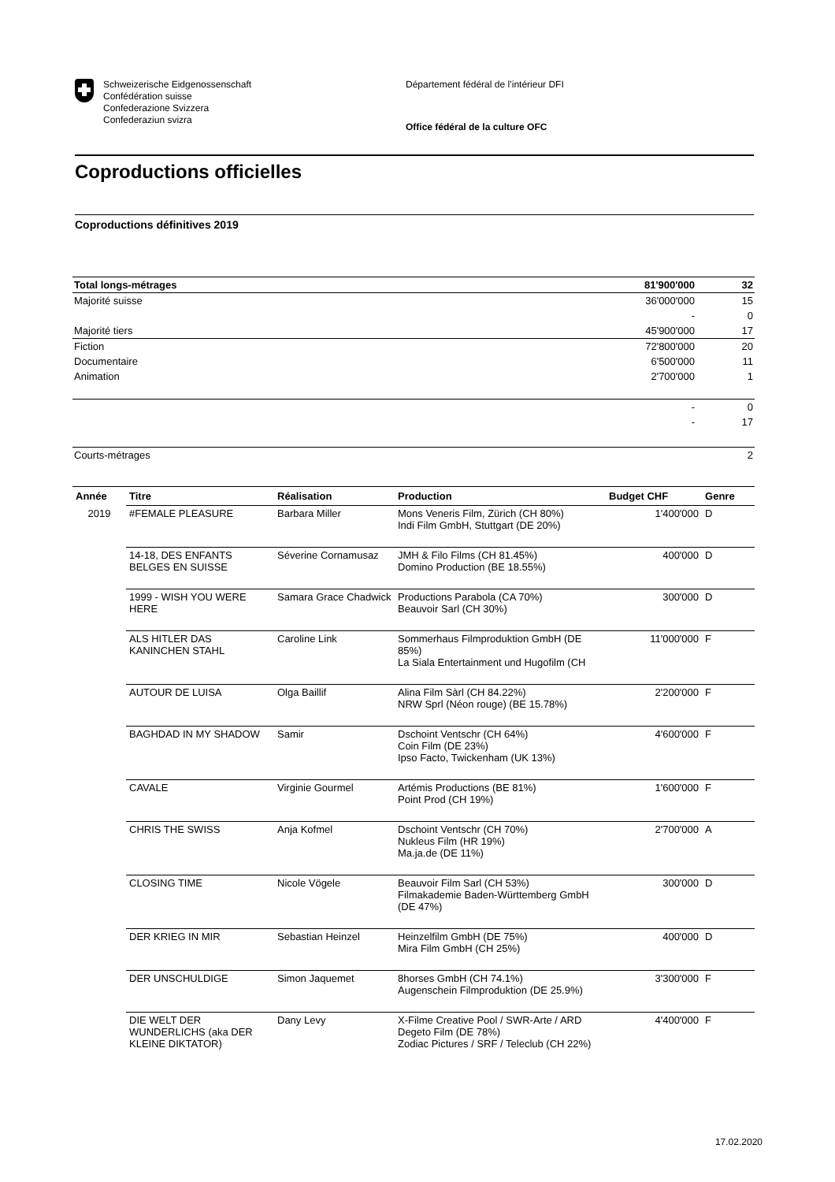Schweizerische Eidgenossenschaft
Confédération suisse
Confederazione Svizzera
Confederaziun svizra
Département fédéral de l’intérieur DFI
Office fédéral de la culture OFC
Coproductions officielles
Coproductions définitives 2019
| Total longs-métrages | 81'900'000 | 32 |
| Majorité suisse | 36'000'000 | 15 |
| | - | 0 |
| Majorité tiers | 45'900'000 | 17 |
| Fiction | 72'800'000 | 20 |
| Documentaire | 6'500'000 | 11 |
| Animation | 2'700'000 | 1 |
| | - | 0 |
| | - | 17 |
| Courts-métrages | | 2 |
| Année | Titre | Réalisation | Production | Budget CHF | Genre |
| --- | --- | --- | --- | --- | --- |
| 2019 | #FEMALE PLEASURE | Barbara Miller | Mons Veneris Film, Zürich (CH 80%) Indi Film GmbH, Stuttgart (DE 20%) | 1'400'000 | D |
| | 14-18, DES ENFANTS BELGES EN SUISSE | Séverine Cornamusaz | JMH & Filo Films (CH 81.45%) Domino Production (BE 18.55%) | 400'000 | D |
| | 1999 - WISH YOU WERE HERE | Samara Grace Chadwick | Productions Parabola (CA 70%) Beauvoir Sarl (CH 30%) | 300'000 | D |
| | ALS HITLER DAS KANINCHEN STAHL | Caroline Link | Sommerhaus Filmproduktion GmbH (DE 85%) La Siala Entertainment und Hugofilm (CH | 11'000'000 | F |
| | AUTOUR DE LUISA | Olga Baillif | Alina Film Sàrl (CH 84.22%) NRW Sprl (Néon rouge) (BE 15.78%) | 2'200'000 | F |
| | BAGHDAD IN MY SHADOW | Samir | Dschoint Ventschr (CH 64%) Coin Film (DE 23%) Ipso Facto, Twickenham (UK 13%) | 4'600'000 | F |
| | CAVALE | Virginie Gourmel | Artémis Productions (BE 81%) Point Prod (CH 19%) | 1'600'000 | F |
| | CHRIS THE SWISS | Anja Kofmel | Dschoint Ventschr (CH 70%) Nukleus Film (HR 19%) Ma.ja.de (DE 11%) | 2'700'000 | A |
| | CLOSING TIME | Nicole Vögele | Beauvoir Film Sarl (CH 53%) Filmakademie Baden-Württemberg GmbH (DE 47%) | 300'000 | D |
| | DER KRIEG IN MIR | Sebastian Heinzel | Heinzelfilm GmbH (DE 75%) Mira Film GmbH (CH 25%) | 400'000 | D |
| | DER UNSCHULDIGE | Simon Jaquemet | 8horses GmbH (CH 74.1%) Augenschein Filmproduktion (DE 25.9%) | 3'300'000 | F |
| | DIE WELT DER WUNDERLICHS (aka DER KLEINE DIKTATOR) | Dany Levy | X-Filme Creative Pool / SWR-Arte / ARD Degeto Film (DE 78%) Zodiac Pictures / SRF / Teleclub (CH 22%) | 4'400'000 | F |
17.02.2020